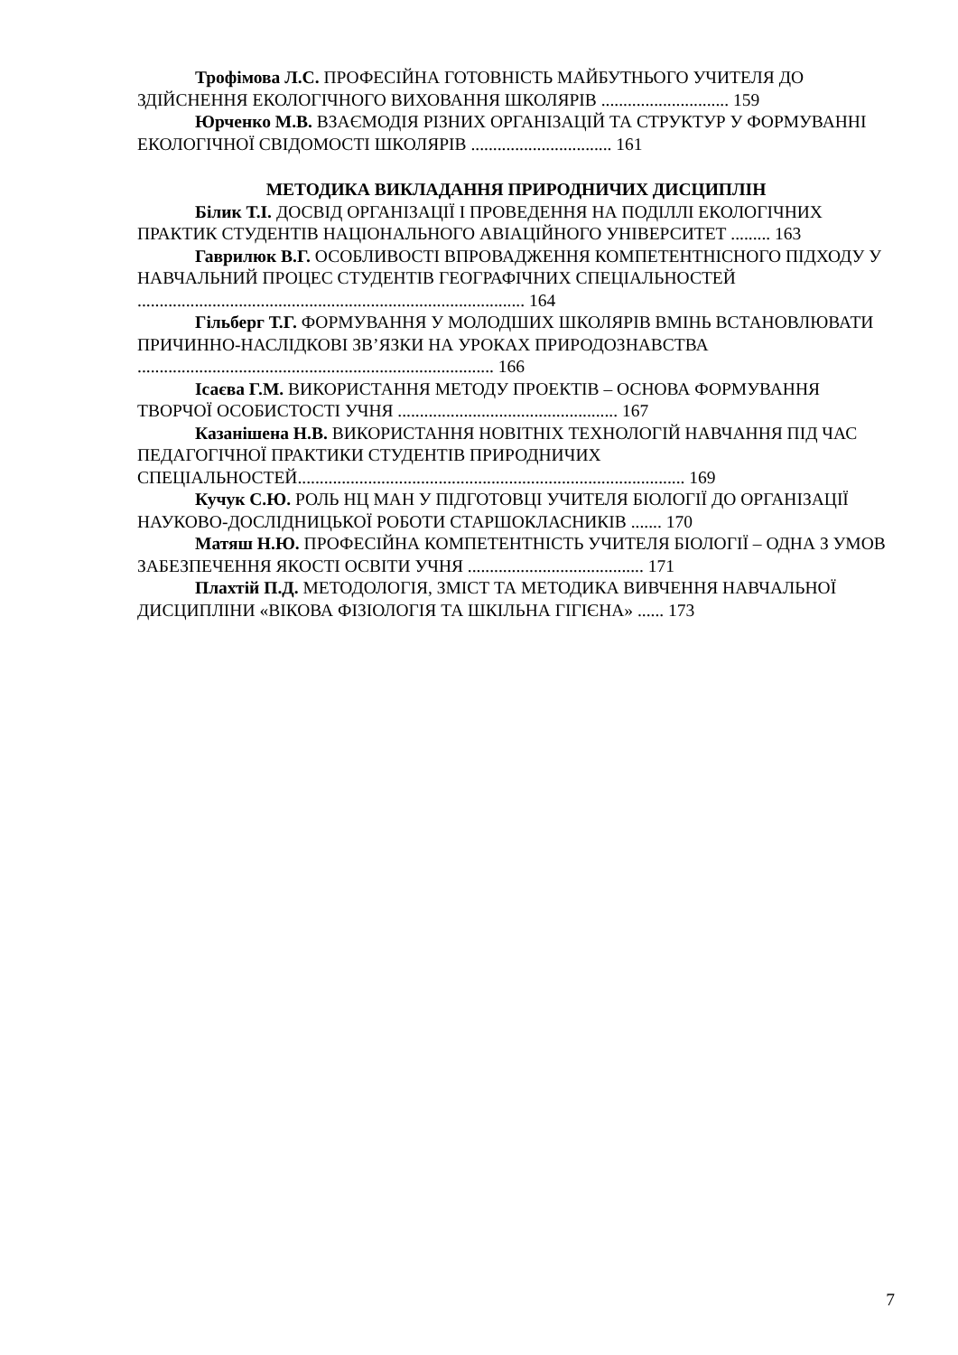Трофімова Л.С. ПРОФЕСІЙНА ГОТОВНІСТЬ МАЙБУТНЬОГО УЧИТЕЛЯ ДО ЗДІЙСНЕННЯ ЕКОЛОГІЧНОГО ВИХОВАННЯ ШКОЛЯРІВ ............................. 159
Юрченко М.В. ВЗАЄМОДІЯ РІЗНИХ ОРГАНІЗАЦІЙ ТА СТРУКТУР У ФОРМУВАННІ ЕКОЛОГІЧНОЇ СВІДОМОСТІ ШКОЛЯРІВ ................................ 161
МЕТОДИКА ВИКЛАДАННЯ ПРИРОДНИЧИХ ДИСЦИПЛІН
Білик Т.І. ДОСВІД ОРГАНІЗАЦІЇ І ПРОВЕДЕННЯ НА ПОДІЛЛІ ЕКОЛОГІЧНИХ ПРАКТИК СТУДЕНТІВ НАЦІОНАЛЬНОГО АВІАЦІЙНОГО УНІВЕРСИТЕТ ......... 163
Гаврилюк В.Г. ОСОБЛИВОСТІ ВПРОВАДЖЕННЯ КОМПЕТЕНТНІСНОГО ПІДХОДУ У НАВЧАЛЬНИЙ ПРОЦЕС СТУДЕНТІВ ГЕОГРАФІЧНИХ СПЕЦІАЛЬНОСТЕЙ ........................................................................................ 164
Гільберг Т.Г. ФОРМУВАННЯ У МОЛОДШИХ ШКОЛЯРІВ ВМІНЬ ВСТАНОВЛЮВАТИ ПРИЧИННО-НАСЛІДКОВІ ЗВ’ЯЗКИ НА УРОКАХ ПРИРОДОЗНАВСТВА ................................................................................. 166
Ісаєва Г.М. ВИКОРИСТАННЯ МЕТОДУ ПРОЕКТІВ – ОСНОВА ФОРМУВАННЯ ТВОРЧОЇ ОСОБИСТОСТІ УЧНЯ .................................................. 167
Казанішена Н.В. ВИКОРИСТАННЯ НОВІТНІХ ТЕХНОЛОГІЙ НАВЧАННЯ ПІД ЧАС ПЕДАГОГІЧНОЇ ПРАКТИКИ СТУДЕНТІВ ПРИРОДНИЧИХ СПЕЦІАЛЬНОСТЕЙ........................................................................................ 169
Кучук С.Ю. РОЛЬ НЦ МАН У ПІДГОТОВЦІ УЧИТЕЛЯ БІОЛОГІЇ ДО ОРГАНІЗАЦІЇ НАУКОВО-ДОСЛІДНИЦЬКОЇ РОБОТИ СТАРШОКЛАСНИКІВ ....... 170
Матяш Н.Ю. ПРОФЕСІЙНА КОМПЕТЕНТНІСТЬ УЧИТЕЛЯ БІОЛОГІЇ – ОДНА З УМОВ ЗАБЕЗПЕЧЕННЯ ЯКОСТІ ОСВІТИ УЧНЯ ........................................ 171
Плахтій П.Д. МЕТОДОЛОГІЯ, ЗМІСТ ТА МЕТОДИКА ВИВЧЕННЯ НАВЧАЛЬНОЇ ДИСЦИПЛІНИ «ВІКОВА ФІЗІОЛОГІЯ ТА ШКІЛЬНА ГІГІЄНА» ...... 173
7